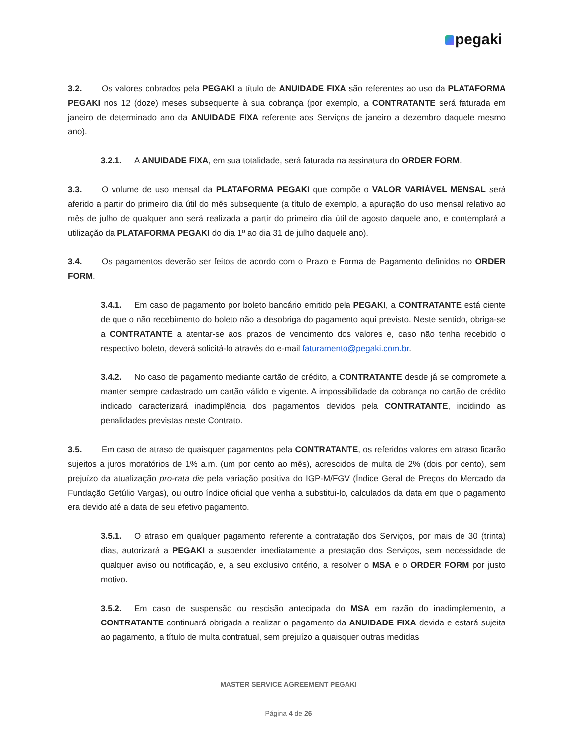pegaki
3.2. Os valores cobrados pela PEGAKI a título de ANUIDADE FIXA são referentes ao uso da PLATAFORMA PEGAKI nos 12 (doze) meses subsequente à sua cobrança (por exemplo, a CONTRATANTE será faturada em janeiro de determinado ano da ANUIDADE FIXA referente aos Serviços de janeiro a dezembro daquele mesmo ano).
3.2.1. A ANUIDADE FIXA, em sua totalidade, será faturada na assinatura do ORDER FORM.
3.3. O volume de uso mensal da PLATAFORMA PEGAKI que compõe o VALOR VARIÁVEL MENSAL será aferido a partir do primeiro dia útil do mês subsequente (a título de exemplo, a apuração do uso mensal relativo ao mês de julho de qualquer ano será realizada a partir do primeiro dia útil de agosto daquele ano, e contemplará a utilização da PLATAFORMA PEGAKI do dia 1º ao dia 31 de julho daquele ano).
3.4. Os pagamentos deverão ser feitos de acordo com o Prazo e Forma de Pagamento definidos no ORDER FORM.
3.4.1. Em caso de pagamento por boleto bancário emitido pela PEGAKI, a CONTRATANTE está ciente de que o não recebimento do boleto não a desobriga do pagamento aqui previsto. Neste sentido, obriga-se a CONTRATANTE a atentar-se aos prazos de vencimento dos valores e, caso não tenha recebido o respectivo boleto, deverá solicitá-lo através do e-mail faturamento@pegaki.com.br.
3.4.2. No caso de pagamento mediante cartão de crédito, a CONTRATANTE desde já se compromete a manter sempre cadastrado um cartão válido e vigente. A impossibilidade da cobrança no cartão de crédito indicado caracterizará inadimplência dos pagamentos devidos pela CONTRATANTE, incidindo as penalidades previstas neste Contrato.
3.5. Em caso de atraso de quaisquer pagamentos pela CONTRATANTE, os referidos valores em atraso ficarão sujeitos a juros moratórios de 1% a.m. (um por cento ao mês), acrescidos de multa de 2% (dois por cento), sem prejuízo da atualização pro-rata die pela variação positiva do IGP-M/FGV (Índice Geral de Preços do Mercado da Fundação Getúlio Vargas), ou outro índice oficial que venha a substitui-lo, calculados da data em que o pagamento era devido até a data de seu efetivo pagamento.
3.5.1. O atraso em qualquer pagamento referente a contratação dos Serviços, por mais de 30 (trinta) dias, autorizará a PEGAKI a suspender imediatamente a prestação dos Serviços, sem necessidade de qualquer aviso ou notificação, e, a seu exclusivo critério, a resolver o MSA e o ORDER FORM por justo motivo.
3.5.2. Em caso de suspensão ou rescisão antecipada do MSA em razão do inadimplemento, a CONTRATANTE continuará obrigada a realizar o pagamento da ANUIDADE FIXA devida e estará sujeita ao pagamento, a título de multa contratual, sem prejuízo a quaisquer outras medidas
MASTER SERVICE AGREEMENT PEGAKI
Página 4 de 26